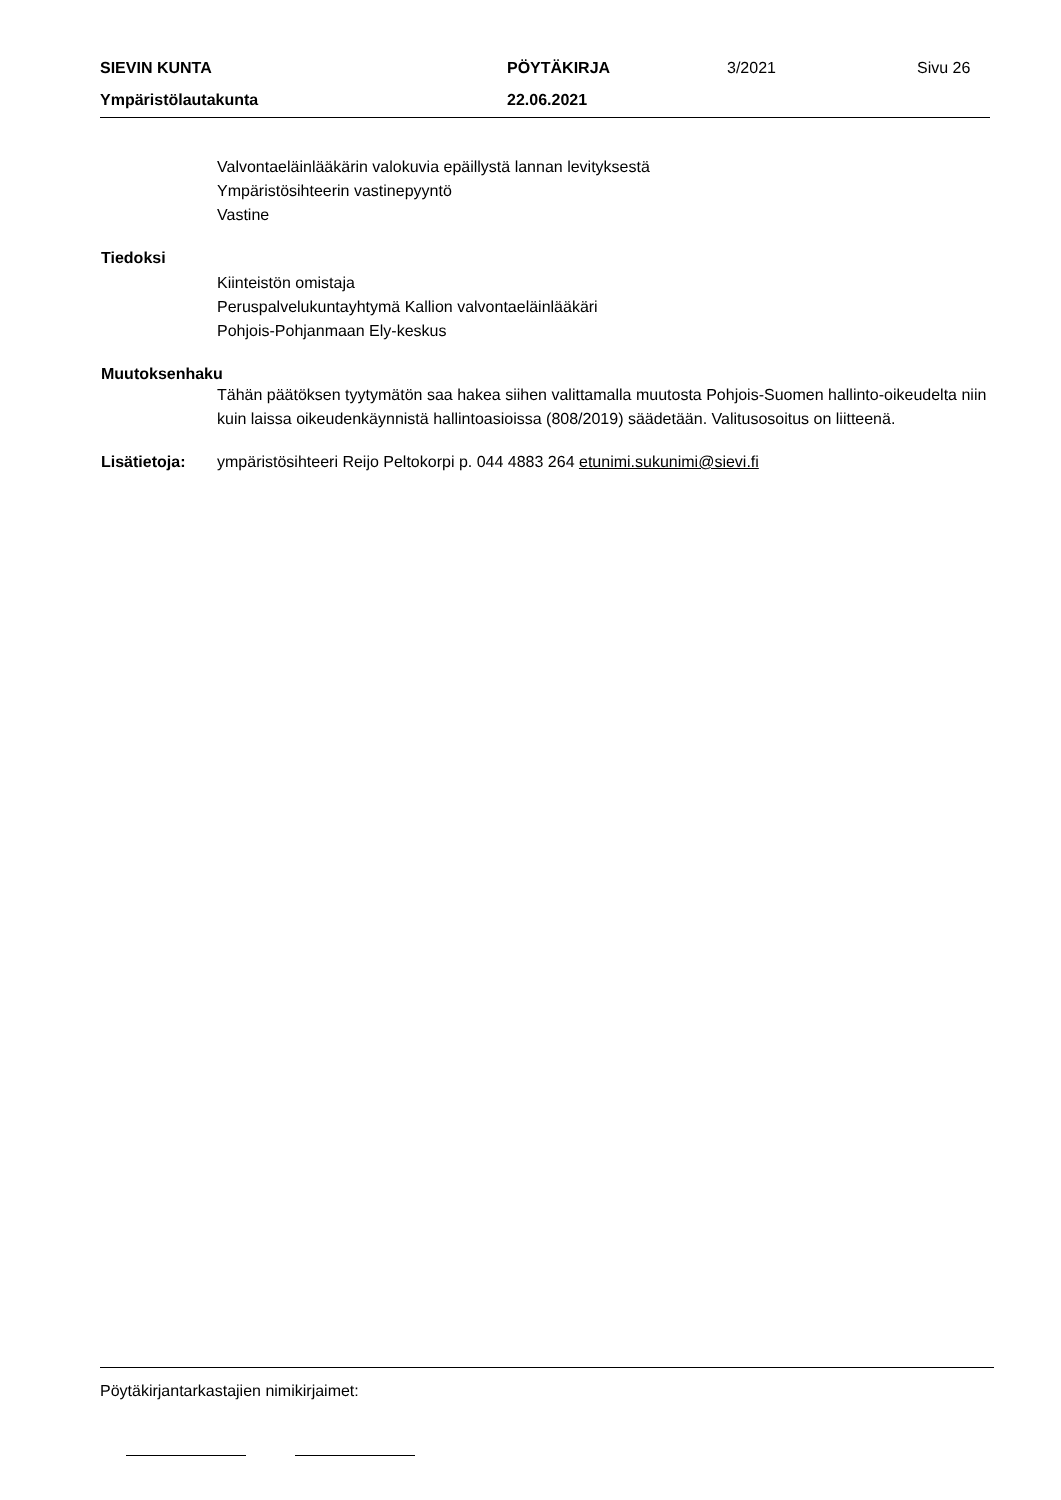SIEVIN KUNTA PÖYTÄKIRJA 3/2021 Sivu 26
Ympäristölautakunta 22.06.2021
Valvontaeläinlääkärin valokuvia epäillystä lannan levityksestä
Ympäristösihteerin vastinepyyntö
Vastine
Tiedoksi
Kiinteistön omistaja
Peruspalvelukuntayhtymä Kallion valvontaeläinlääkäri
Pohjois-Pohjanmaan Ely-keskus
Muutoksenhaku
Tähän päätöksen tyytymätön saa hakea siihen valittamalla muutosta Pohjois-Suomen hallinto-oikeudelta niin kuin laissa oikeudenkäynnistä hallintoasioissa (808/2019) säädetään. Valitusosoitus on liitteenä.
Lisätietoja: ympäristösihteeri Reijo Peltokorpi p. 044 4883 264 etunimi.sukunimi@sievi.fi
Pöytäkirjantarkastajien nimikirjaimet: